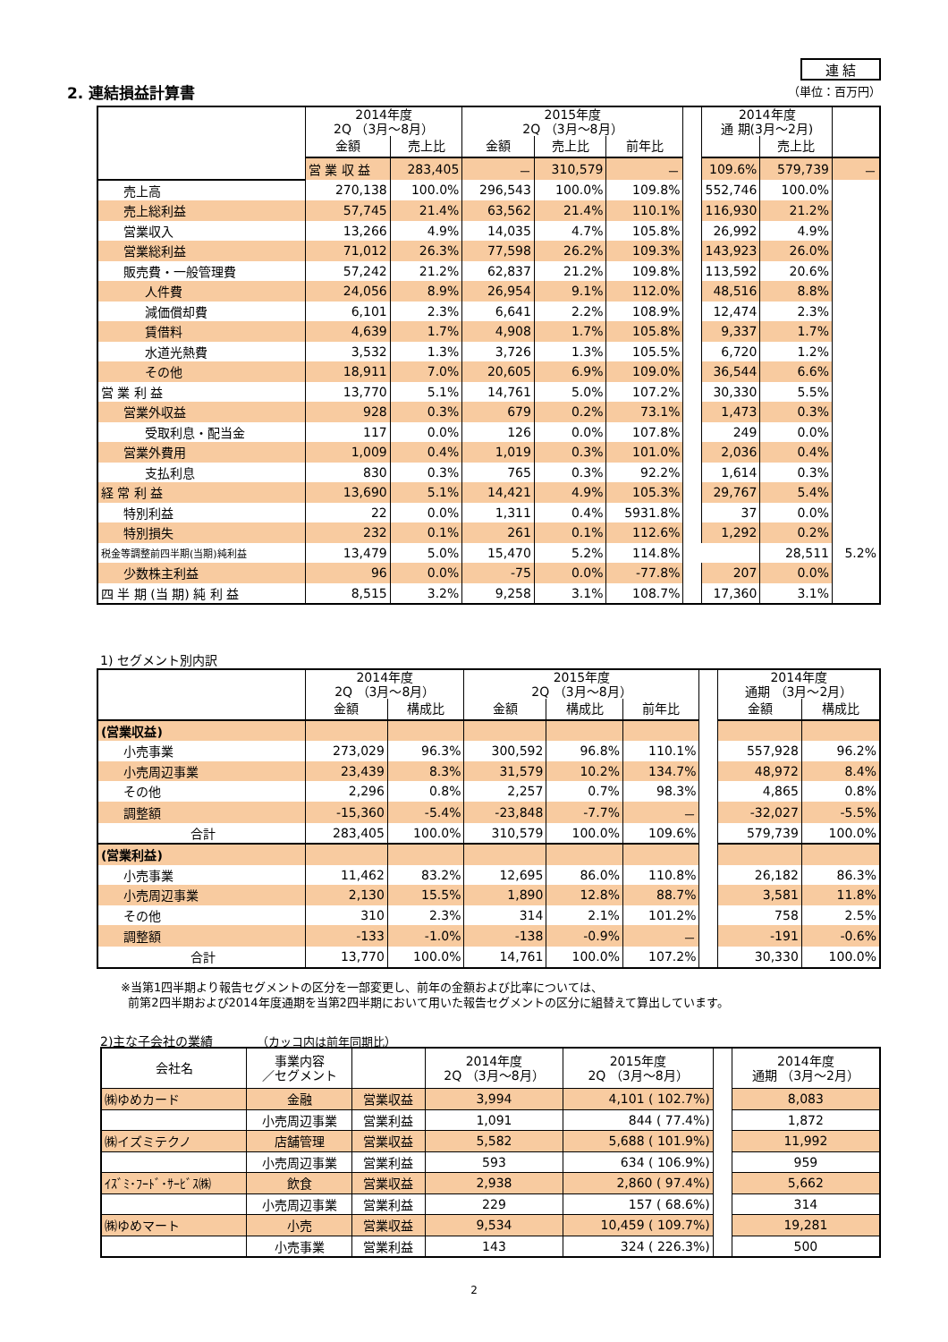2. 連結損益計算書
連 結
（単位：百万円）
| | 2014年度 2Q （3月～8月） | | 2015年度 2Q （3月～8月） | | | | 2014年度 通 期(3月～2月) | | |
| --- | --- | --- | --- | --- | --- | --- | --- | --- | --- |
| | 金額 | 売上比 | 金額 | 売上比 | 前年比 | | | 売上比 | |
| | 営 業 収 益 | 283,405 | － | 310,579 | － | | 109.6% | 579,739 | － |
| 売上高 | 270,138 | 100.0% | 296,543 | 100.0% | 109.8% | | 552,746 | 100.0% | |
| 売上総利益 | 57,745 | 21.4% | 63,562 | 21.4% | 110.1% | | 116,930 | 21.2% | |
| 営業収入 | 13,266 | 4.9% | 14,035 | 4.7% | 105.8% | | 26,992 | 4.9% | |
| 営業総利益 | 71,012 | 26.3% | 77,598 | 26.2% | 109.3% | | 143,923 | 26.0% | |
| 販売費・一般管理費 | 57,242 | 21.2% | 62,837 | 21.2% | 109.8% | | 113,592 | 20.6% | |
| 人件費 | 24,056 | 8.9% | 26,954 | 9.1% | 112.0% | | 48,516 | 8.8% | |
| 減価償却費 | 6,101 | 2.3% | 6,641 | 2.2% | 108.9% | | 12,474 | 2.3% | |
| 賃借料 | 4,639 | 1.7% | 4,908 | 1.7% | 105.8% | | 9,337 | 1.7% | |
| 水道光熱費 | 3,532 | 1.3% | 3,726 | 1.3% | 105.5% | | 6,720 | 1.2% | |
| その他 | 18,911 | 7.0% | 20,605 | 6.9% | 109.0% | | 36,544 | 6.6% | |
| 営 業 利 益 | 13,770 | 5.1% | 14,761 | 5.0% | 107.2% | | 30,330 | 5.5% | |
| 営業外収益 | 928 | 0.3% | 679 | 0.2% | 73.1% | | 1,473 | 0.3% | |
| 受取利息・配当金 | 117 | 0.0% | 126 | 0.0% | 107.8% | | 249 | 0.0% | |
| 営業外費用 | 1,009 | 0.4% | 1,019 | 0.3% | 101.0% | | 2,036 | 0.4% | |
| 支払利息 | 830 | 0.3% | 765 | 0.3% | 92.2% | | 1,614 | 0.3% | |
| 経 常 利 益 | 13,690 | 5.1% | 14,421 | 4.9% | 105.3% | | 29,767 | 5.4% | |
| 特別利益 | 22 | 0.0% | 1,311 | 0.4% | 5931.8% | | 37 | 0.0% | |
| 特別損失 | 232 | 0.1% | 261 | 0.1% | 112.6% | | 1,292 | 0.2% | |
| 税金等調整前四半期(当期)純利益 | 13,479 | 5.0% | 15,470 | 5.2% | 114.8% | | | 28,511 | 5.2% |
| 少数株主利益 | 96 | 0.0% | -75 | 0.0% | -77.8% | | 207 | 0.0% | |
| 四 半 期 (当 期) 純 利 益 | 8,515 | 3.2% | 9,258 | 3.1% | 108.7% | | 17,360 | 3.1% | |
1) セグメント別内訳
| | 2014年度 2Q （3月～8月） | | 2015年度 2Q （3月～8月） | | | | 2014年度 通期 （3月～2月） | |
| --- | --- | --- | --- | --- | --- | --- | --- | --- |
| | 金額 | 構成比 | 金額 | 構成比 | 前年比 | | 金額 | 構成比 |
| (営業収益) | | | | | | | | |
| 小売事業 | 273,029 | 96.3% | 300,592 | 96.8% | 110.1% | | 557,928 | 96.2% |
| 小売周辺事業 | 23,439 | 8.3% | 31,579 | 10.2% | 134.7% | | 48,972 | 8.4% |
| その他 | 2,296 | 0.8% | 2,257 | 0.7% | 98.3% | | 4,865 | 0.8% |
| 調整額 | -15,360 | -5.4% | -23,848 | -7.7% | － | | -32,027 | -5.5% |
| 合計 | 283,405 | 100.0% | 310,579 | 100.0% | 109.6% | | 579,739 | 100.0% |
| (営業利益) | | | | | | | | |
| 小売事業 | 11,462 | 83.2% | 12,695 | 86.0% | 110.8% | | 26,182 | 86.3% |
| 小売周辺事業 | 2,130 | 15.5% | 1,890 | 12.8% | 88.7% | | 3,581 | 11.8% |
| その他 | 310 | 2.3% | 314 | 2.1% | 101.2% | | 758 | 2.5% |
| 調整額 | -133 | -1.0% | -138 | -0.9% | － | | -191 | -0.6% |
| 合計 | 13,770 | 100.0% | 14,761 | 100.0% | 107.2% | | 30,330 | 100.0% |
※当第1四半期より報告セグメントの区分を一部変更し、前年の金額および比率については、
前第2四半期および2014年度通期を当第2四半期において用いた報告セグメントの区分に組替えて算出しています。
2)主な子会社の業績 （カッコ内は前年同期比）
| 会社名 | 事業内容 ／セグメント | | 2014年度 2Q （3月～8月） | 2015年度 2Q （3月～8月） | | 2014年度 通期 （3月～2月） |
| --- | --- | --- | --- | --- | --- | --- |
| ㈱ゆめカード | 金融 | 営業収益 | 3,994 | 4,101 ( 102.7%) | | 8,083 |
| | 小売周辺事業 | 営業利益 | 1,091 | 844 ( 77.4%) | | 1,872 |
| ㈱イズミテクノ | 店舗管理 | 営業収益 | 5,582 | 5,688 ( 101.9%) | | 11,992 |
| | 小売周辺事業 | 営業利益 | 593 | 634 ( 106.9%) | | 959 |
| ｲｽﾞﾐ･ﾌｰﾄﾞ･ｻｰﾋﾞｽ㈱ | 飲食 | 営業収益 | 2,938 | 2,860 ( 97.4%) | | 5,662 |
| | 小売周辺事業 | 営業利益 | 229 | 157 ( 68.6%) | | 314 |
| ㈱ゆめマート | 小売 | 営業収益 | 9,534 | 10,459 ( 109.7%) | | 19,281 |
| | 小売事業 | 営業利益 | 143 | 324 ( 226.3%) | | 500 |
2